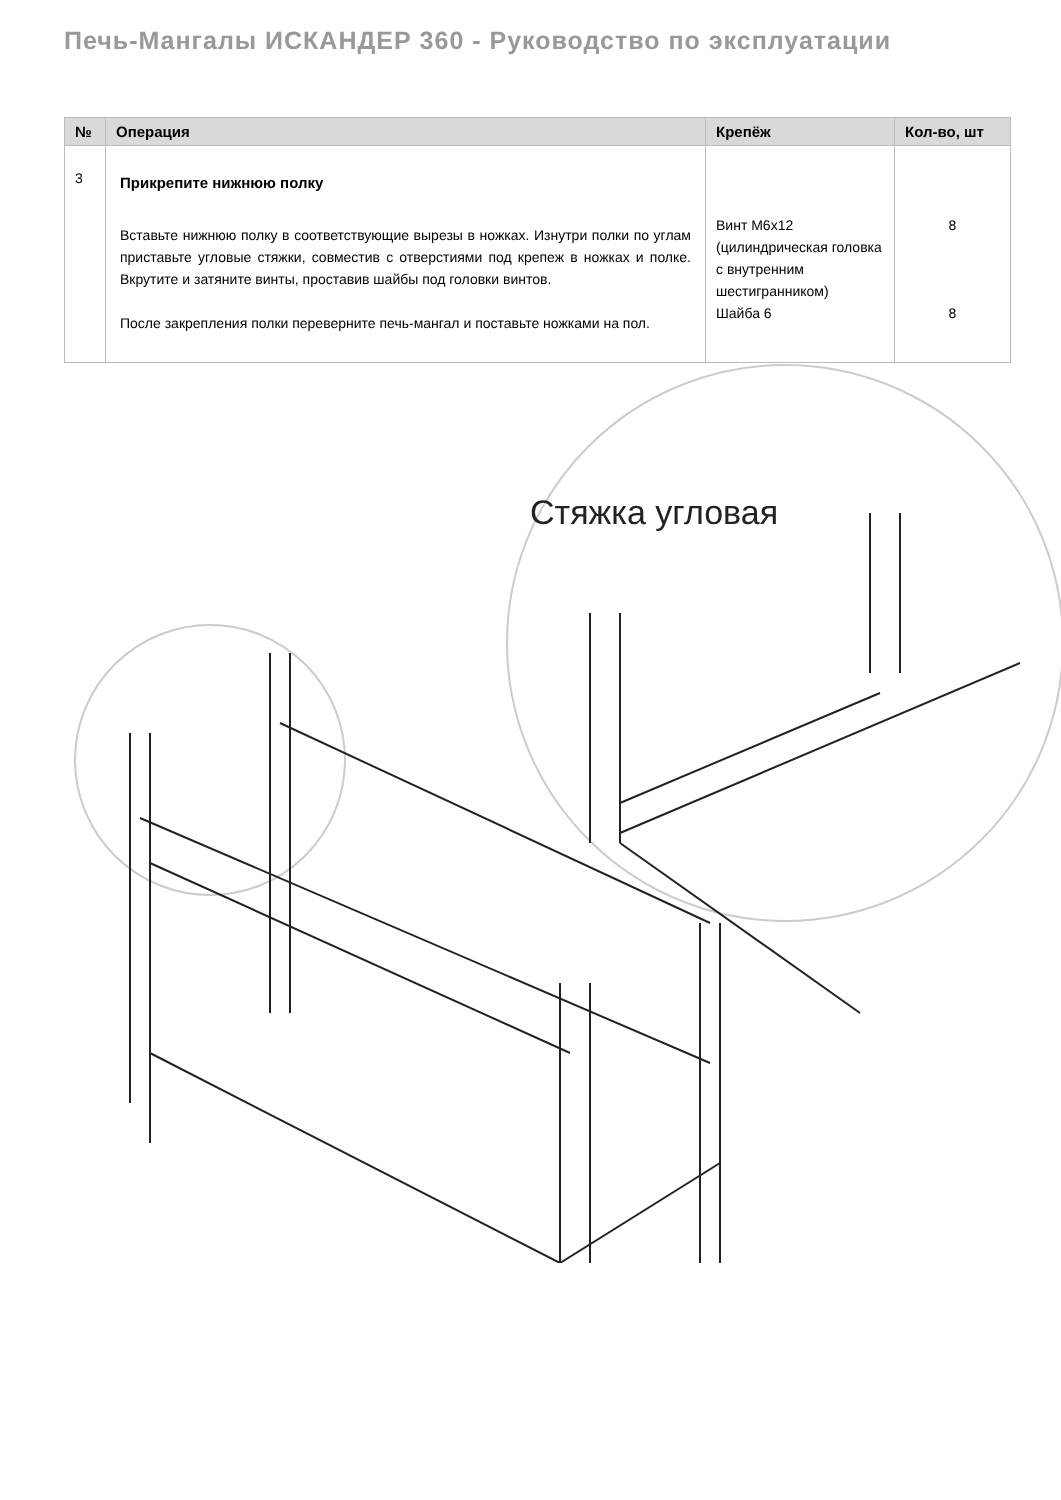Печь-Мангалы ИСКАНДЕР 360 - Руководство по эксплуатации
| № | Операция | Крепёж | Кол-во, шт |
| --- | --- | --- | --- |
| 3 | Прикрепите нижнюю полку Вставьте нижнюю полку в соответствующие вырезы в ножках. Изнутри полки по углам приставьте угловые стяжки, совместив с отверстиями под крепеж в ножках и полке. Вкрутите и затяните винты, проставив шайбы под головки винтов. После закрепления полки переверните печь-мангал и поставьте ножками на пол. | Винт M6x12 (цилиндрическая головка с внутренним шестигранником) Шайба 6 | 8 8 |
Стяжка угловая